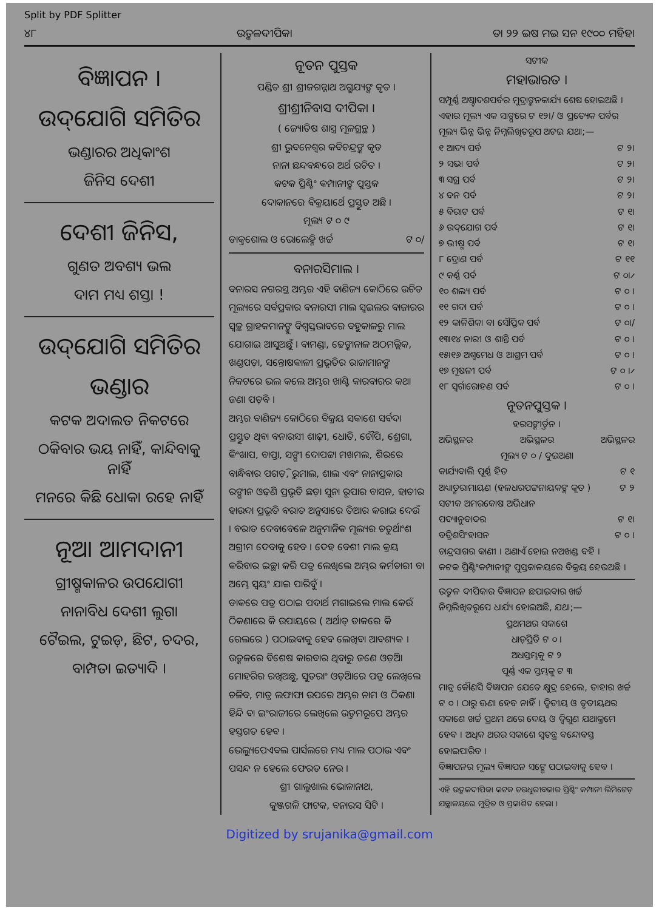Split by PDF Splitter
୪୮ ଉତ୍କଳଦୀପିକା ତା ୨୨ ଇଷ ମଇ ସନ ୧୯୦୦ ମହିହା
ବିଜ୍ଞାପନ ।
ଉଦ୍‌ଯୋଗି ସମିତିର
ଭଣ୍ଡାରର ଅଧିକାଂଶ
ଜିନିସ ଦେଶୀ
ଦେଶୀ ଜିନିସ,
ଗୁଣତ ଅବଶ୍ୟ ଭଲ
ଦାମ ମଧ୍ୟ ଶସ୍ତା !
ଉଦ୍‌ଯୋଗି ସମିତିର
ଭଣ୍ଡାର
କଟକ ଅଦାଲତ ନିକଟରେ
ଠକିବାର ଭୟ ନାହିଁ, କାନ୍ଦିବାକୁ ନାହିଁ
ମନରେ କିଛି ଧୋକା ରହେ ନାହିଁ
ନୂଆ ଆମଦାନୀ
ଗ୍ରୀଷ୍ମକାଳର ଉପଯୋଗୀ
ନାନାବିଧ ଦେଶୀ ଲୁଗା
ଟୈଇଲ, ଟୁଇଡ଼, ଛିଟ, ଚଦର,
ବାମ୍ପତା ଇତ୍ୟାଦି ।
ନୂତନ ପୁସ୍ତକ
ପଣ୍ଡିତ ଶ୍ରୀ ଶ୍ରୀଜଗନ୍ନାଥ ଅଗ୍ରୁଯ୍ୟଙ୍କ କୃତ ।
ଶ୍ରୀଶ୍ରୀନିବାସ ଦୀପିକା ।
( ଜ୍ୟୋତିଷ ଶାସ୍ତ୍ର ମୂଳଗ୍ରନ୍ଥ )
ଶ୍ରୀ ଭୁବନେଶ୍ୱର କବିଚନ୍ଦ୍ରଙ୍କ କୃତ
ନାନା ଛନ୍ଦବନ୍ଧରେ ଅର୍ଥ ରଚିତ ।
କଟକ ପ୍ରିଣ୍ଟିଂ କମ୍ପାନୀଙ୍କ ପୁସ୍ତକ
ଦୋକାନରେ ବିକ୍ରୟାର୍ଥେ ପ୍ରସ୍ତୁତ ଅଛି ।
ମୂଲ୍ୟ ଟ ୦ ୯
ଡାକ୍ତଶୋଲ ଓ ଭୋଲେହ୍ନି ଖର୍ଚ୍ଚ ଟ ୦/
ବନାରସିମାଲ ।
ବନାରସ ନଗରସ୍ଥ ଅମ୍ଭର ଏହି ବାଣିଜ୍ୟ କୋଠିରେ ଉଚିତ ମୂଲ୍ୟରେ ସର୍ବପ୍ରକାର ବନାରସୀ ମାଲ ସ୍ୱଇଲର ବାଜାରର ସ୍ୱଚ୍ଛ ଗ୍ରାହକମାନଙ୍କୁ ବିଶ୍ୱସ୍ତଭାବରେ ବହୁକାଳରୁ ମାଲ ଯୋଗାଇ ଆସୁଅଛୁଁ । ବାମଣ୍ଡା, ଢେଙ୍କାନାଳ ଅଠମଲ୍ଲିକ, ଖଣ୍ଡପଡ଼ା, ସନ୍ତୋଷକାଳୀ ପ୍ରଭୃତିର ରାଜାମାନଙ୍କ ନିକଟରେ ଭଲ କଲେ ଅମ୍ଭର ଖାଣ୍ଟି କାରବାରର କଥା ଜଣା ପଡ଼ିବ ।
ଅମ୍ଭର ବାଣିଜ୍ୟ କୋଠିରେ ବିକ୍ରୟ ସକାଶେ ସର୍ବଦା ପ୍ରସ୍ତୁତ ଥିବା ବନାରସୀ ଶାଢ଼ୀ, ଧୋତି, ଚୌପି, ଶ୍ରେଗା, କିଂଖାପ, ବାପ୍ତା, ସଙ୍ଗୀ ଦୋପଟ୍ଟା ମଖମଲ, ଶିରରେ ବାନ୍ଧିବାର ପଗଡ଼ି, ରୁମାଲ, ଶାଲ ଏବଂ ନାନାପ୍ରକାର ରଙ୍ଗୀନ ଓଢ଼ଣି ପ୍ରଭୃତି ଛଡ଼ା ସୁନା ରୂପାର ବାସନ, ହାତୀର ହାଉଦା ପ୍ରଭୃତି ବରାତ ଅନୁସାରେ ତିଆର କରାଇ ଦେଉଁ । ବରାତ ଦେବାବେଳେ ଅନୁମାନିକ ମୂଲ୍ୟର ଚତୁର୍ଥାଂଶ ଅଗ୍ରୀମ ଦେବାକୁ ହେବ । ଦେହ ବେଶୀ ମାଲ କ୍ରୟ କରିବାର ଇଚ୍ଛା କରି ପତ୍ର ଲେଖିଲେ ଅମ୍ଭର କର୍ମଚାରୀ ବା ଅମ୍ଭେ ସ୍ୱୟଂ ଯାଇ ପାରିବୁଁ ।
ଡାକରେ ପତ୍ର ପଠାଇ ପଦାର୍ଥ ମଗାଇଲେ ମାଲ କେଉଁ ଠିକଣାରେ କି ଉପାୟରେ ( ଅର୍ଥାତ୍ ଡାକରେ କି ରେଲରେ ) ପଠାଇବାକୁ ହେବ ଲେଖିବା ଆବଶ୍ୟକ । ଉତ୍କଳରେ ବିଶେଷ କାରବାର ଥିବାରୁ ଜଣେ ଓଡ଼ିଆ ମୋହରିର ରଖିଅଛୁ, ସୁତରାଂ ଓଡ଼ିଆରେ ପତ୍ର ଲେଖିଲେ ଚଳିବ, ମାତ୍ର ଲଫାଫା ଉପରେ ଅମ୍ଭର ନାମ ଓ ଠିକଣା ହିନ୍ଦି ବା ଇଂରାଜୀରେ ଲେଖିଲେ ଉତ୍ତମରୂପେ ଅମ୍ଭର ହସ୍ତଗତ ହେବ ।
ଭେଲ୍ୟୁପେଏବଲ ପାର୍ସଲରେ ମଧ୍ୟ ମାଲ ପଠାଉ ଏବଂ ପସନ୍ଦ ନ ହେଲେ ଫେରତ ନେଉ ।
ଶ୍ରୀ ଗାଲୁଖାଲ ଭୋଳାନାଥ,
କୁଞ୍ଜଗଳି ଫାଟକ, ବନାରସ ସିଟି ।
ସଟୀକ
ମହାଭାରତ ।
ସମ୍ପୂର୍ଣ୍ଣ ଅଷ୍ଟାଦଶପର୍ବର ମୁଦ୍ରାଙ୍କନକାର୍ଯ୍ୟ ଶେଷ ହୋଇଅଛି । ଏହାର ମୂଲ୍ୟ ଏକ ସାଙ୍ଗରେ ଟ ୧୨।/ ଓ ପ୍ରତ୍ୟେକ ପର୍ବର ମୂଲ୍ୟ ଭିନ୍ନ ଭିନ୍ନ ନିମ୍ନଲିଖିତରୂପ ଅଟଇ ଯଥା;—
୧ ଆଦ୍ୟ ପର୍ବ ଟ ୨।
୨ ସଭା ପର୍ବ ଟ ୨।
୩ ସଗ୍ର ପର୍ବ ଟ ୨।
୪ ବନ ପର୍ବ ଟ ୨।
୫ ବିରାଟ ପର୍ବ ଟ ୧।
୬ ଉଦ୍‌ଯୋଗ ପର୍ବ ଟ ୧।
୭ ଭୀଷ୍ମ ପର୍ବ ଟ ୧।
୮ ଦ୍ରୋଣ ପର୍ବ ଟ ୧୧
୯ କର୍ଣ୍ଣ ପର୍ବ ଟ ୦।୵
୧୦ ଶଲ୍ୟ ପର୍ବ ଟ ୦ ।
୧୧ ଗଦା ପର୍ବ ଟ ୦ ।
୧୨ କାଳିଶିକା ବା ସୌପ୍ତିକ ପର୍ବ ଟ ୦।/
୧୩।୧୪ ନାରୀ ଓ ଶାନ୍ତି ପର୍ବ ଟ ୦ ।
୧୫।୧୬ ଅଶ୍ୱମେଧ ଓ ଆଶ୍ରମ ପର୍ବ ଟ ୦ ।
୧୭ ମୂଷଳୀ ପର୍ବ ଟ ୦ ।୵
୧୮ ସ୍ୱର୍ଗାରୋହଣ ପର୍ବ ଟ ୦ ।
ନୂତନପୁସ୍ତକ ।
ହରସଙ୍କୀର୍ତ୍ତନ ।
ଅଭିସ୍ଥଳର ଅଭିସ୍ଥଳର ଅଭିସ୍ଥଳର
ମୂଲ୍ୟ ଟ ୦ / ଦୁଇଅଣା
କାର୍ଯ୍ୟବାଲି ପୂର୍ଣ୍ଣ ହିତ ଟ ୧
ଅଧ୍ୟାତ୍ମରାମାୟଣ (ହଳଧରପଟ୍ଟନାୟକଙ୍କ କୃତ ) ଟ ୨
ସଟୀକ ଅମରକୋଷ ଅଭିଧାନ
ପଦ୍ୟାନୁବାଦର ଟ ୧।
ବତ୍ରିଶସିଂହାସନ ଟ ୦ ।
ଚାନ୍ଦ୍ରସାଗର କାଣୀ । ଅଣାଏଁ ହୋଇ ନଅଖଣ୍ଡ ବହି ।
କଟକ ପ୍ରିଣ୍ଟିଂକମ୍ପାନୀଙ୍କ ପୁସ୍ତକାଳୟରେ ବିକ୍ରୟ ହେଉଅଛି ।
ଉତ୍କଳ ଦୀପିକାର ବିଜ୍ଞାପନ ଛପାଇବାର ଖର୍ଚ୍ଚ ନିମ୍ନଲିଖିତରୂପେ ଧାର୍ଯ୍ୟ ହୋଇଅଛି, ଯଥା;—
ପ୍ରଥମଥର ସକାଶେ
ଧାଡ଼ିପ୍ରତି ଟ ୦ ।
ଅଧସ୍ତମ୍ଭକୁ ଟ ୨
ପୂର୍ଣ୍ଣ ଏକ ସ୍ତମ୍ଭକୁ ଟ ୩
ମାତ୍ର କୌଣସି ବିଜ୍ଞାପନ ଯେତେ କ୍ଷୁଦ୍ର ହେଲେ, ତାହାର ଖର୍ଚ୍ଚ ଟ ୦ । ଠାରୁ ଊଣା ହେବ ନାହିଁ । ଦ୍ୱିତୀୟ ଓ ତୃତୀୟଥର ସକାଶେ ଖର୍ଚ୍ଚ ପ୍ରଥମ ଥରେ ଦେୟ ଓ ଦ୍ୱିଗୁଣ ଯଥାକ୍ରମେ ହେବ । ଅଧିକ ଥରର ସକାଶେ ସ୍ୱତନ୍ତ୍ର ବନ୍ଦୋବସ୍ତ ହୋଇପାରିବ ।
ବିଜ୍ଞାପନର ମୂଲ୍ୟ ବିଜ୍ଞାପନ ସଙ୍ଗେ ପଠାଇବାକୁ ହେବ ।
ଏହି ଉତ୍କଳଦୀପିକା କଟକ ଚଉଧୁରୀବଜାର ପ୍ରିଣ୍ଟିଂ କମ୍ପାନୀ ଲିମିଟେଡ଼ ଯନ୍ତ୍ରାଳୟରେ ମୁଦ୍ରିତ ଓ ପ୍ରକାଶିତ ହେଲା ।
Digitized by srujanika@gmail.com